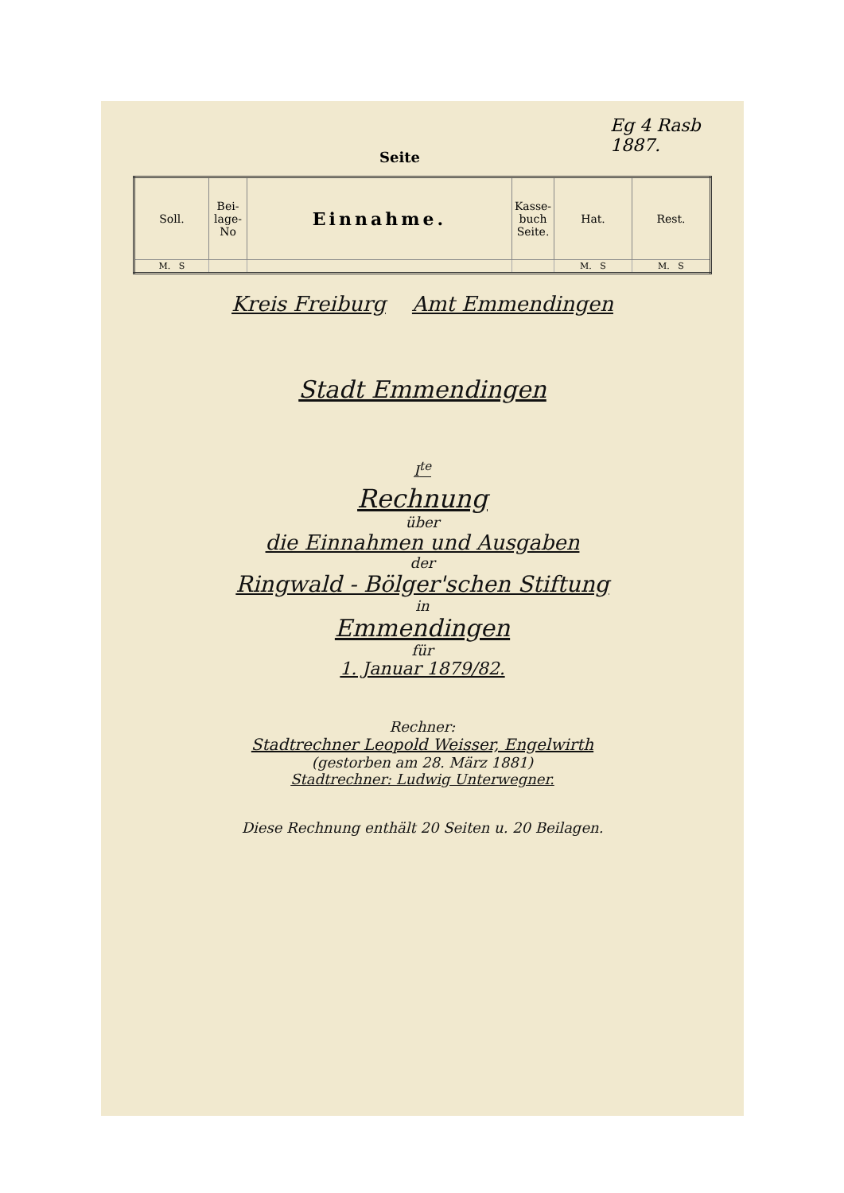Eg 4 Rasb 1887.
Seite
| Soll. | Bei- lage- No | Einnahme. | Kasse- buch Seite. | Hat. | Rest. |
| --- | --- | --- | --- | --- | --- |
| M. S | | | | M. S | M. S |
Kreis Freiburg Amt Emmendingen
Stadt Emmendingen
I<sup>te</sup>
Rechnung
über
die Einnahmen und Ausgaben
der
Ringwald - Bölger'schen Stiftung
in
Emmendingen
für
1. Januar 1879/82.
Rechner:
Stadtrechner Leopold Weisser, Engelwirth
(gestorben am 28. März 1881)
Stadtrechner: Ludwig Unterwegner.
Diese Rechnung enthält 20 Seiten u. 20 Beilagen.